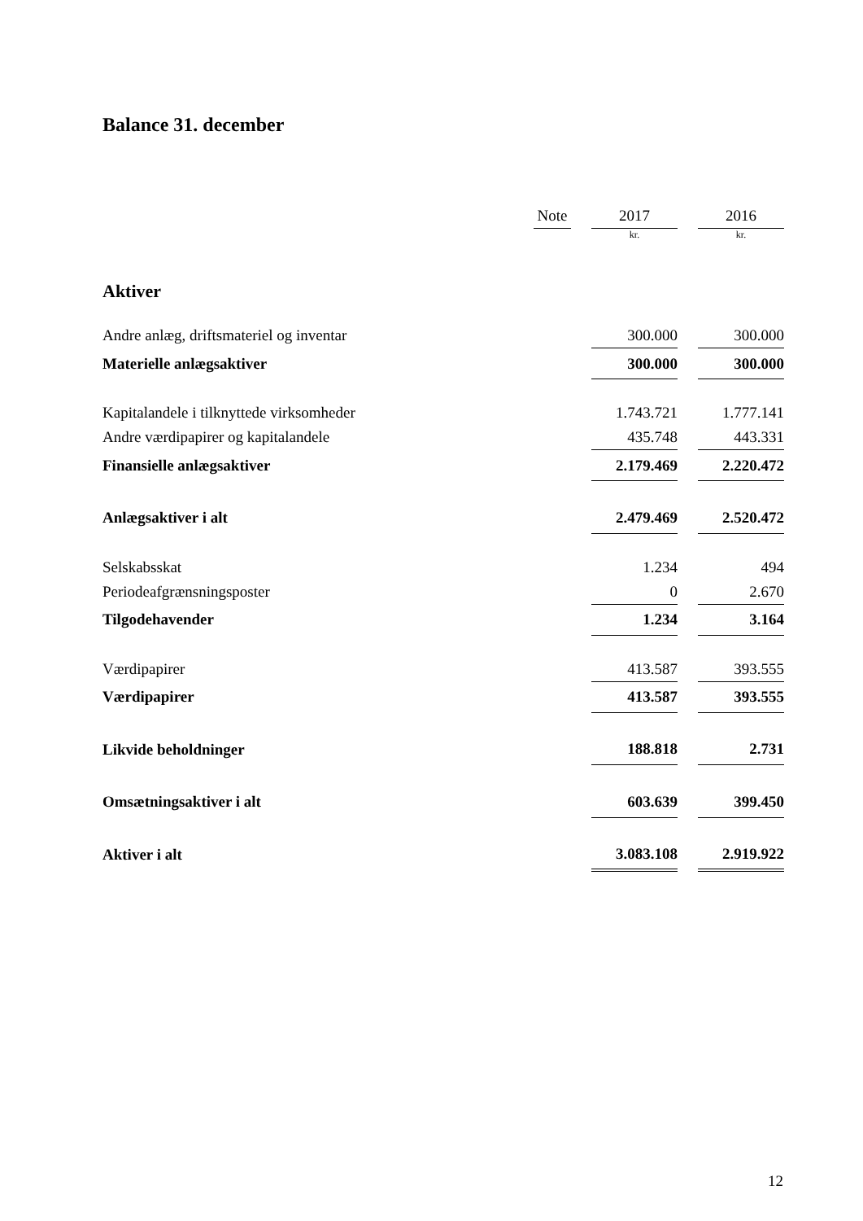Balance 31. december
| | Note | | 2017 | | 2016 |
| --- | --- | --- | --- | --- | --- |
| | | | kr. | | kr. |
| Aktiver | | | | | |
| Andre anlæg, driftsmateriel og inventar | | | 300.000 | | 300.000 |
| Materielle anlægsaktiver | | | 300.000 | | 300.000 |
| Kapitalandele i tilknyttede virksomheder | | | 1.743.721 | | 1.777.141 |
| Andre værdipapirer og kapitalandele | | | 435.748 | | 443.331 |
| Finansielle anlægsaktiver | | | 2.179.469 | | 2.220.472 |
| Anlægsaktiver i alt | | | 2.479.469 | | 2.520.472 |
| Selskabsskat | | | 1.234 | | 494 |
| Periodeafgrænsningsposter | | | 0 | | 2.670 |
| Tilgodehavender | | | 1.234 | | 3.164 |
| Værdipapirer | | | 413.587 | | 393.555 |
| Værdipapirer | | | 413.587 | | 393.555 |
| Likvide beholdninger | | | 188.818 | | 2.731 |
| Omsætningsaktiver i alt | | | 603.639 | | 399.450 |
| Aktiver i alt | | | 3.083.108 | | 2.919.922 |
12